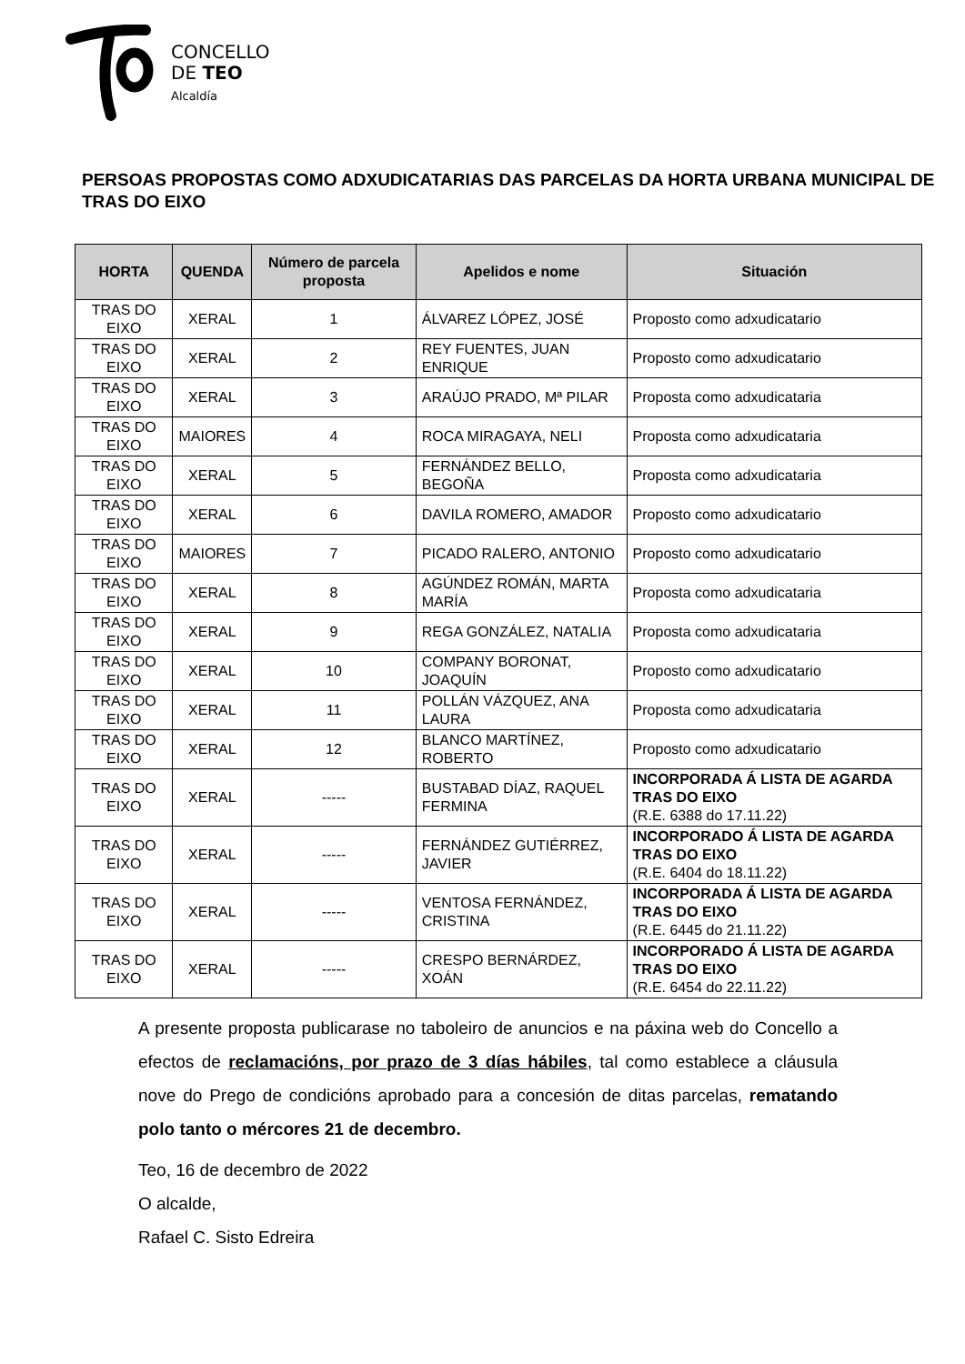CONCELLO
DE TEO
Alcaldía
PERSOAS PROPOSTAS COMO ADXUDICATARIAS DAS PARCELAS DA HORTA URBANA MUNICIPAL DE TRAS DO EIXO
| HORTA | QUENDA | Número de parcela proposta | Apelidos e nome | Situación |
| --- | --- | --- | --- | --- |
| TRAS DO EIXO | XERAL | 1 | ÁLVAREZ LÓPEZ, JOSÉ | Proposto como adxudicatario |
| TRAS DO EIXO | XERAL | 2 | REY FUENTES, JUAN ENRIQUE | Proposto como adxudicatario |
| TRAS DO EIXO | XERAL | 3 | ARAÚJO PRADO, Mª PILAR | Proposta como adxudicataria |
| TRAS DO EIXO | MAIORES | 4 | ROCA MIRAGAYA, NELI | Proposta como adxudicataria |
| TRAS DO EIXO | XERAL | 5 | FERNÁNDEZ BELLO, BEGOÑA | Proposta como adxudicataria |
| TRAS DO EIXO | XERAL | 6 | DAVILA ROMERO, AMADOR | Proposto como adxudicatario |
| TRAS DO EIXO | MAIORES | 7 | PICADO RALERO, ANTONIO | Proposto como adxudicatario |
| TRAS DO EIXO | XERAL | 8 | AGÚNDEZ ROMÁN, MARTA MARÍA | Proposta como adxudicataria |
| TRAS DO EIXO | XERAL | 9 | REGA GONZÁLEZ, NATALIA | Proposta como adxudicataria |
| TRAS DO EIXO | XERAL | 10 | COMPANY BORONAT, JOAQUÍN | Proposto como adxudicatario |
| TRAS DO EIXO | XERAL | 11 | POLLÁN VÁZQUEZ, ANA LAURA | Proposta como adxudicataria |
| TRAS DO EIXO | XERAL | 12 | BLANCO MARTÍNEZ, ROBERTO | Proposto como adxudicatario |
| TRAS DO EIXO | XERAL | ----- | BUSTABAD DÍAZ, RAQUEL FERMINA | INCORPORADA Á LISTA DE AGARDA TRAS DO EIXO (R.E. 6388 do 17.11.22) |
| TRAS DO EIXO | XERAL | ----- | FERNÁNDEZ GUTIÉRREZ, JAVIER | INCORPORADO Á LISTA DE AGARDA TRAS DO EIXO (R.E. 6404 do 18.11.22) |
| TRAS DO EIXO | XERAL | ----- | VENTOSA FERNÁNDEZ, CRISTINA | INCORPORADA Á LISTA DE AGARDA TRAS DO EIXO (R.E. 6445 do 21.11.22) |
| TRAS DO EIXO | XERAL | ----- | CRESPO BERNÁRDEZ, XOÁN | INCORPORADO Á LISTA DE AGARDA TRAS DO EIXO (R.E. 6454 do 22.11.22) |
A presente proposta publicarase no taboleiro de anuncios e na páxina web do Concello a efectos de reclamacións, por prazo de 3 días hábiles, tal como establece a cláusula nove do Prego de condicións aprobado para a concesión de ditas parcelas, rematando polo tanto o mércores 21 de decembro.
Teo, 16 de decembro de 2022
O alcalde,
Rafael C. Sisto Edreira